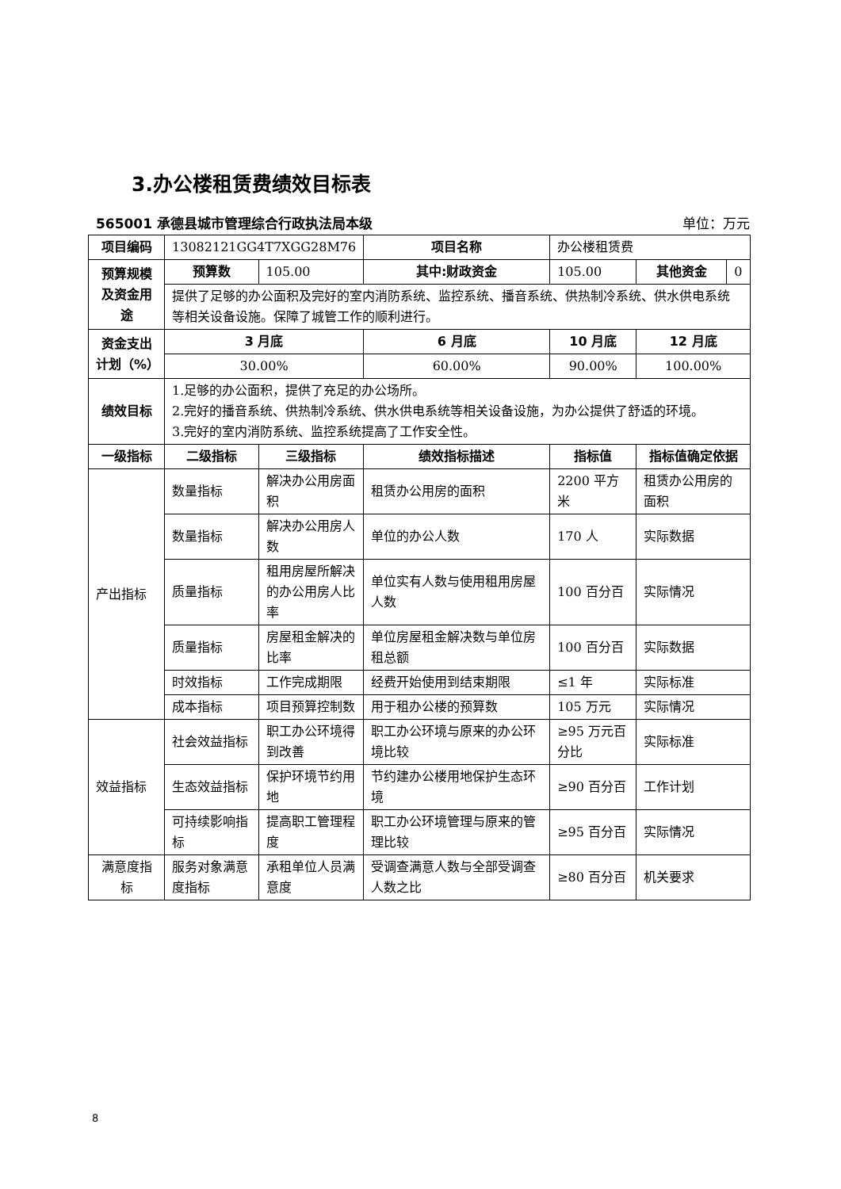3.办公楼租赁费绩效目标表
565001 承德县城市管理综合行政执法局本级 单位：万元
| 项目编码 | 13082121GG4T7XGG28M76 | | 项目名称 | 办公楼租赁费 | |
| 预算规模及资金用途 | 预算数 | 105.00 | 其中:财政资金 | 105.00 | / 其他资金 / 0 / |
| | 提供了足够的办公面积及完好的室内消防系统、监控系统、播音系统、供热制冷系统、供水供电系统等相关设备设施。保障了城管工作的顺利进行。 | | | | |
| 资金支出计划（%） | 3 月底 | | 6 月底 | 10 月底 | 12 月底 |
| | 30.00% | | 60.00% | 90.00% | 100.00% |
| 绩效目标 | 1.足够的办公面积，提供了充足的办公场所。 2.完好的播音系统、供热制冷系统、供水供电系统等相关设备设施，为办公提供了舒适的环境。 3.完好的室内消防系统、监控系统提高了工作安全性。 | | | | |
| 一级指标 | 二级指标 | 三级指标 | 绩效指标描述 | 指标值 | 指标值确定依据 |
| 产出指标 | 数量指标 | 解决办公用房面积 | 租赁办公用房的面积 | 2200 平方米 | 租赁办公用房的面积 |
| | 数量指标 | 解决办公用房人数 | 单位的办公人数 | 170 人 | 实际数据 |
| | 质量指标 | 租用房屋所解决的办公用房人比率 | 单位实有人数与使用租用房屋人数 | 100 百分百 | 实际情况 |
| | 质量指标 | 房屋租金解决的比率 | 单位房屋租金解决数与单位房租总额 | 100 百分百 | 实际数据 |
| | 时效指标 | 工作完成期限 | 经费开始使用到结束期限 | ≤1 年 | 实际标准 |
| | 成本指标 | 项目预算控制数 | 用于租办公楼的预算数 | 105 万元 | 实际情况 |
| 效益指标 | 社会效益指标 | 职工办公环境得到改善 | 职工办公环境与原来的办公环境比较 | ≥95 万元百分比 | 实际标准 |
| | 生态效益指标 | 保护环境节约用地 | 节约建办公楼用地保护生态环境 | ≥90 百分百 | 工作计划 |
| | 可持续影响指标 | 提高职工管理程度 | 职工办公环境管理与原来的管理比较 | ≥95 百分百 | 实际情况 |
| 满意度指标 | 服务对象满意度指标 | 承租单位人员满意度 | 受调查满意人数与全部受调查人数之比 | ≥80 百分百 | 机关要求 |
8